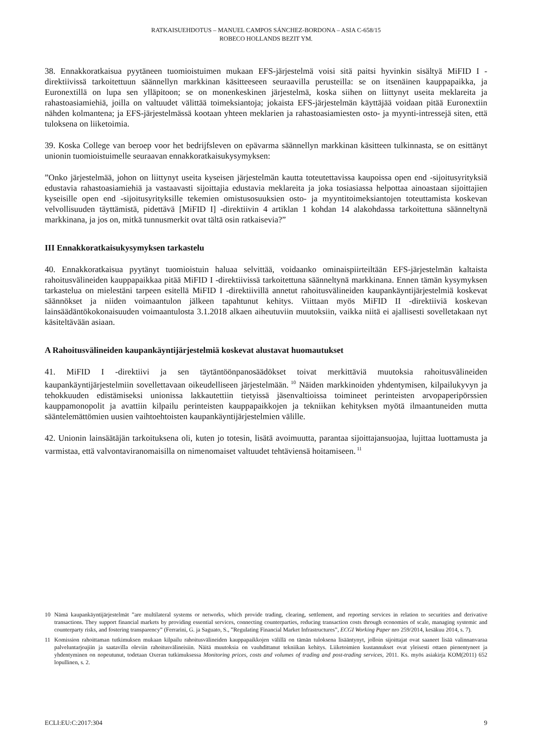RATKAISUEHDOTUS – MANUEL CAMPOS SÁNCHEZ-BORDONA – ASIA C-658/15
ROBECO HOLLANDS BEZIT YM.
38. Ennakkoratkaisua pyytäneen tuomioistuimen mukaan EFS-järjestelmä voisi sitä paitsi hyvinkin sisältyä MiFID I -direktiivissä tarkoitettuun säännellyn markkinan käsitteeseen seuraavilla perusteilla: se on itsenäinen kauppapaikka, ja Euronextillä on lupa sen ylläpitoon; se on monenkeskinen järjestelmä, koska siihen on liittynyt useita meklareita ja rahastoasiamiehiä, joilla on valtuudet välittää toimeksiantoja; jokaista EFS-järjestelmän käyttäjää voidaan pitää Euronextiin nähden kolmantena; ja EFS-järjestelmässä kootaan yhteen meklarien ja rahastoasiamiesten osto- ja myynti-intressejä siten, että tuloksena on liiketoimia.
39. Koska College van beroep voor het bedrijfsleven on epävarma säännellyn markkinan käsitteen tulkinnasta, se on esittänyt unionin tuomioistuimelle seuraavan ennakkoratkaisukysymyksen:
”Onko järjestelmää, johon on liittynyt useita kyseisen järjestelmän kautta toteutettavissa kaupoissa open end -sijoitusyrityksiä edustavia rahastoasiamiehiä ja vastaavasti sijoittajia edustavia meklareita ja joka tosiasiassa helpottaa ainoastaan sijoittajien kyseisille open end -sijoitusyrityksille tekemien omistusosuuksien osto- ja myyntitoimeksiantojen toteuttamista koskevan velvollisuuden täyttämistä, pidettävä [MiFID I] -direktiivin 4 artiklan 1 kohdan 14 alakohdassa tarkoitettuna säänneltynä markkinana, ja jos on, mitkä tunnusmerkit ovat tältä osin ratkaisevia?”
III Ennakkoratkaisukysymyksen tarkastelu
40. Ennakkoratkaisua pyytänyt tuomioistuin haluaa selvittää, voidaanko ominaispiirteiltään EFS-järjestelmän kaltaista rahoitusvälineiden kauppapaikkaa pitää MiFID I -direktiivissä tarkoitettuna säänneltynä markkinana. Ennen tämän kysymyksen tarkastelua on mielestäni tarpeen esitellä MiFID I -direktiivillä annetut rahoitusvälineiden kaupankäyntijärjestelmiä koskevat säännökset ja niiden voimaantulon jälkeen tapahtunut kehitys. Viittaan myös MiFID II -direktiiviä koskevan lainsäädäntökokonaisuuden voimaantulosta 3.1.2018 alkaen aiheutuviin muutoksiin, vaikka niitä ei ajallisesti sovelletakaan nyt käsiteltävään asiaan.
A Rahoitusvälineiden kaupankäyntijärjestelmiä koskevat alustavat huomautukset
41. MiFID I -direktiivi ja sen täytäntöönpanosäädökset toivat merkittäviä muutoksia rahoitusvälineiden kaupankäyntijärjestelmiin sovellettavaan oikeudelliseen järjestelmään.<sup>10</sup> Näiden markkinoiden yhdentymisen, kilpailukyvyn ja tehokkuuden edistämiseksi unionissa lakkautettiin tietyissä jäsenvaltioissa toimineet perinteisten arvopaperipörssien kauppamonopolit ja avattiin kilpailu perinteisten kauppapaikkojen ja tekniikan kehityksen myötä ilmaantuneiden mutta sääntelemättömien uusien vaihtoehtoisten kaupankäyntijärjestelmien välille.
42. Unionin lainsäätäjän tarkoituksena oli, kuten jo totesin, lisätä avoimuutta, parantaa sijoittajansuojaa, lujittaa luottamusta ja varmistaa, että valvontaviranomaisilla on nimenomaiset valtuudet tehtäviensä hoitamiseen.<sup>11</sup>
10 Nämä kaupankäyntijärjestelmät ”are multilateral systems or networks, which provide trading, clearing, settlement, and reporting services in relation to securities and derivative transactions. They support financial markets by providing essential services, connecting counterparties, reducing transaction costs through economies of scale, managing systemic and counterparty risks, and fostering transparency” (Ferrarini, G. ja Saguato, S., ”Regulating Financial Market Infrastructures”, ECGI Working Paper nro 259/2014, kesäkuu 2014, s. 7).
11 Komission rahoittaman tutkimuksen mukaan kilpailu rahoitusvälineiden kauppapaikkojen välillä on tämän tuloksena lisääntynyt, jolloin sijoittajat ovat saaneet lisää valinnanvaraa palveluntarjoajiin ja saatavilla oleviin rahoitusvälineisiin. Näitä muutoksia on vauhdittanut tekniikan kehitys. Liiketoimien kustannukset ovat yleisesti ottaen pienentyneet ja yhdentyminen on nopeutunut, todetaan Oxeran tutkimuksessa Monitoring prices, costs and volumes of trading and post-trading services, 2011. Ks. myös asiakirja KOM(2011) 652 lopullinen, s. 2.
ECLI:EU:C:2017:304 9